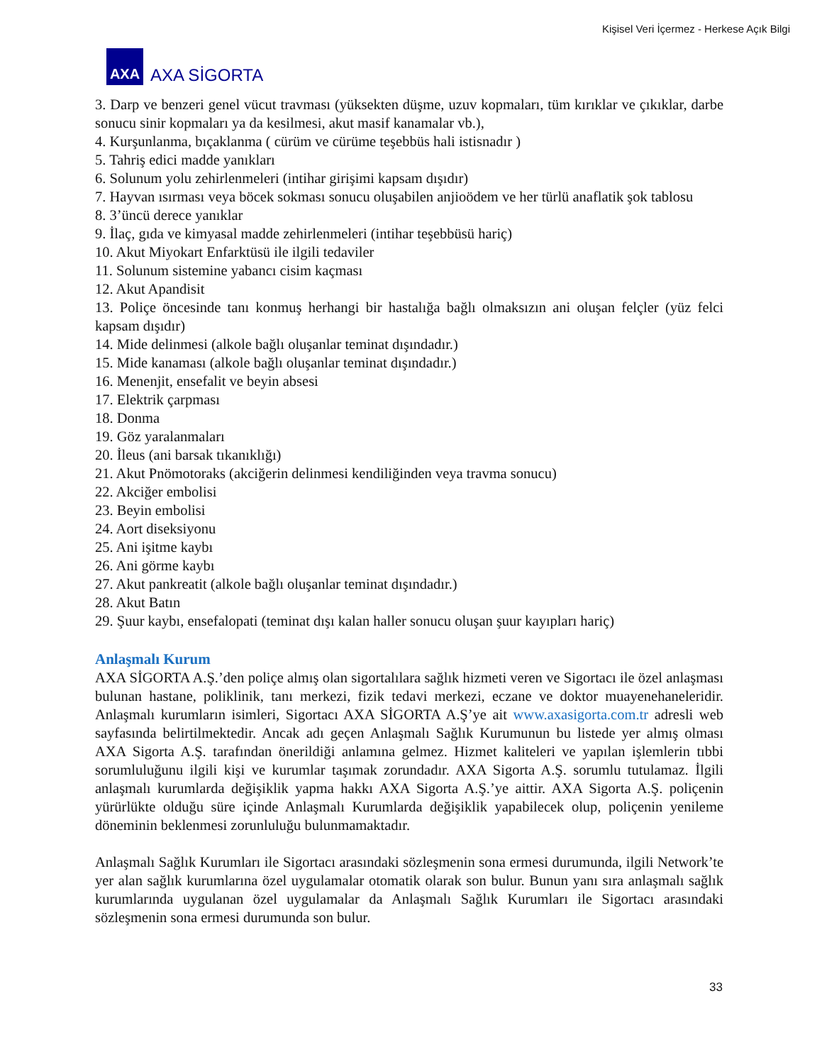Kişisel Veri İçermez - Herkese Açık Bilgi
AXA
AXA SİGORTA
3. Darp ve benzeri genel vücut travması (yüksekten düşme, uzuv kopmaları, tüm kırıklar ve çıkıklar, darbe sonucu sinir kopmaları ya da kesilmesi, akut masif kanamalar vb.),
4. Kurşunlanma, bıçaklanma ( cürüm ve cürüme teşebbüs hali istisnadır )
5. Tahriş edici madde yanıkları
6. Solunum yolu zehirlenmeleri (intihar girişimi kapsam dışıdır)
7. Hayvan ısırması veya böcek sokması sonucu oluşabilen anjioödem ve her türlü anaflatik şok tablosu
8. 3’üncü derece yanıklar
9. İlaç, gıda ve kimyasal madde zehirlenmeleri (intihar teşebbüsü hariç)
10. Akut Miyokart Enfarktüsü ile ilgili tedaviler
11. Solunum sistemine yabancı cisim kaçması
12. Akut Apandisit
13. Poliçe öncesinde tanı konmuş herhangi bir hastalığa bağlı olmaksızın ani oluşan felçler (yüz felci kapsam dışıdır)
14. Mide delinmesi (alkole bağlı oluşanlar teminat dışındadır.)
15. Mide kanaması (alkole bağlı oluşanlar teminat dışındadır.)
16. Menenjit, ensefalit ve beyin absesi
17. Elektrik çarpması
18. Donma
19. Göz yaralanmaları
20. İleus (ani barsak tıkanıklığı)
21. Akut Pnömotoraks (akciğerin delinmesi kendiliğinden veya travma sonucu)
22. Akciğer embolisi
23. Beyin embolisi
24. Aort diseksiyonu
25. Ani işitme kaybı
26. Ani görme kaybı
27. Akut pankreatit (alkole bağlı oluşanlar teminat dışındadır.)
28. Akut Batın
29. Şuur kaybı, ensefalopati (teminat dışı kalan haller sonucu oluşan şuur kayıpları hariç)
Anlaşmalı Kurum
AXA SİGORTA A.Ş.’den poliçe almış olan sigortalılara sağlık hizmeti veren ve Sigortacı ile özel anlaşması bulunan hastane, poliklinik, tanı merkezi, fizik tedavi merkezi, eczane ve doktor muayenehaneleridir. Anlaşmalı kurumların isimleri, Sigortacı AXA SİGORTA A.Ş’ye ait www.axasigorta.com.tr adresli web sayfasında belirtilmektedir. Ancak adı geçen Anlaşmalı Sağlık Kurumunun bu listede yer almış olması AXA Sigorta A.Ş. tarafından önerildiği anlamına gelmez. Hizmet kaliteleri ve yapılan işlemlerin tıbbi sorumluluğunu ilgili kişi ve kurumlar taşımak zorundadır. AXA Sigorta A.Ş. sorumlu tutulamaz. İlgili anlaşmalı kurumlarda değişiklik yapma hakkı AXA Sigorta A.Ş.’ye aittir. AXA Sigorta A.Ş. poliçenin yürürlükte olduğu süre içinde Anlaşmalı Kurumlarda değişiklik yapabilecek olup, poliçenin yenileme döneminin beklenmesi zorunluluğu bulunmamaktadır.
Anlaşmalı Sağlık Kurumları ile Sigortacı arasındaki sözleşmenin sona ermesi durumunda, ilgili Network’te yer alan sağlık kurumlarına özel uygulamalar otomatik olarak son bulur. Bunun yanı sıra anlaşmalı sağlık kurumlarında uygulanan özel uygulamalar da Anlaşmalı Sağlık Kurumları ile Sigortacı arasındaki sözleşmenin sona ermesi durumunda son bulur.
33